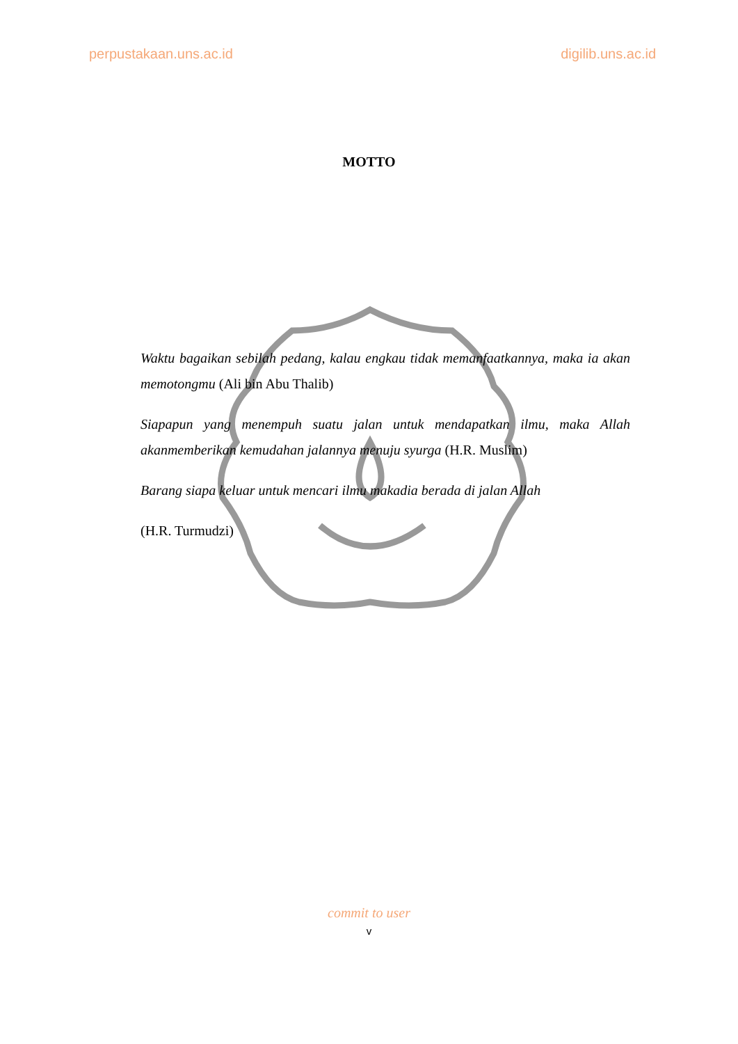perpustakaan.uns.ac.id digilib.uns.ac.id
MOTTO
Waktu bagaikan sebilah pedang, kalau engkau tidak memanfaatkannya, maka ia akan memotongmu (Ali bin Abu Thalib)
Siapapun yang menempuh suatu jalan untuk mendapatkan ilmu, maka Allah akanmemberikan kemudahan jalannya menuju syurga (H.R. Muslim)
Barang siapa keluar untuk mencari ilmu makadia berada di jalan Allah
(H.R. Turmudzi)
commit to user
v